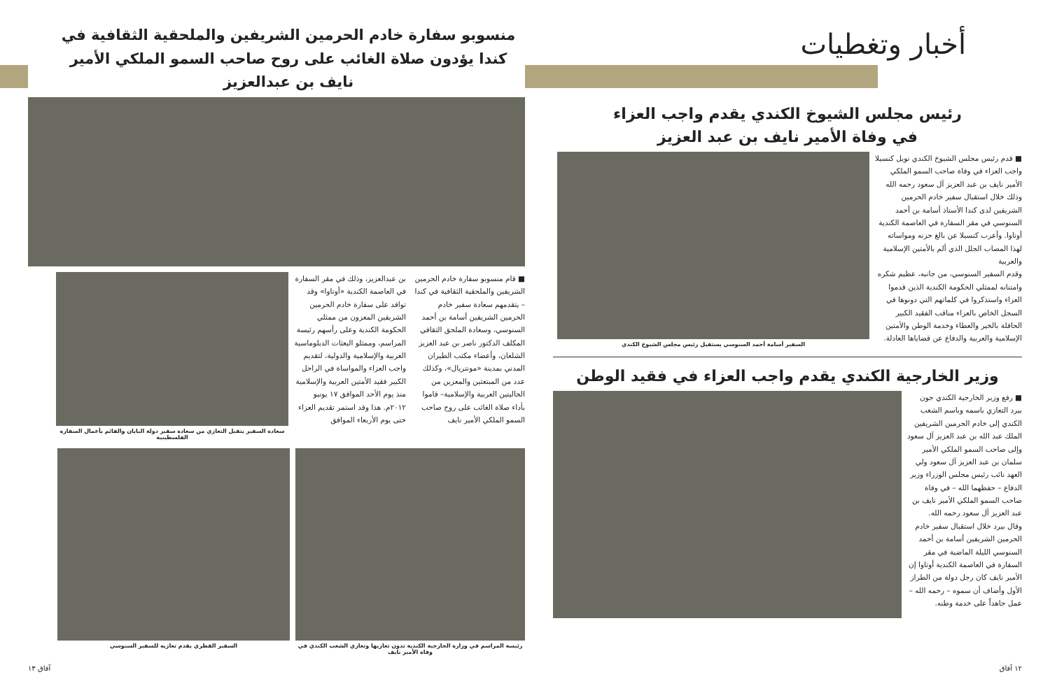أخبار وتغطيات
رئيس مجلس الشيوخ الكندي يقدم واجب العزاء
في وفاة الأمير نايف بن عبد العزيز
■ قدم رئيس مجلس الشيوخ الكندي نويل كنسيلا واجب العزاء في وفاة صاحب السمو الملكي الأمير نايف بن عبد العزيز آل سعود رحمه الله وذلك خلال استقبال سفير خادم الحرمين الشريفين لدى كندا الأستاذ أسامة بن أحمد السنوسي في مقر السفارة في العاصمة الكندية أوتاوا. وأعرب كنسيلا عن بالغ حزنه ومواساته لهذا المصاب الجلل الذي ألم بالأمتين الإسلامية والعربية
وقدم السفير السنوسي، من جانبه، عظيم شكره وامتنانه لممثلي الحكومة الكندية الذين قدموا العزاء واستذكروا في كلماتهم التي دونوها في السجل الخاص بالعزاء مناقب الفقيد الكبير الحافلة بالخير والعطاء وخدمة الوطن والأمتين الإسلامية والعربية والدفاع عن قضاياها العادلة.
السفير أسامة أحمد السنوسي يستقبل رئيس مجلس الشيوخ الكندي
وزير الخارجية الكندي يقدم واجب العزاء في فقيد الوطن
■ رفع وزير الخارجية الكندي جون بيرد التعازي باسمه وباسم الشعب الكندي إلى خادم الحرمين الشريفين الملك عبد الله بن عبد العزيز آل سعود وإلى صاحب السمو الملكي الأمير سلمان بن عبد العزيز آل سعود ولي العهد نائب رئيس مجلس الوزراء وزير الدفاع – حفظهما الله – في وفاة صاحب السمو الملكي الأمير نايف بن عبد العزيز آل سعود رحمه الله.
وقال بيرد خلال استقبال سفير خادم الحرمين الشريفين أسامة بن أحمد السنوسي الليلة الماضية في مقر السفارة في العاصمة الكندية أوتاوا إن الأمير نايف كان رجل دولة من الطراز الأول وأضاف أن سموه – رحمه الله – عمل جاهداً على خدمة وطنه.
١٢ آفاق
منسوبو سفارة خادم الحرمين الشريفين والملحقية الثقافية في كندا يؤدون صلاة الغائب على روح صاحب السمو الملكي الأمير نايف بن عبدالعزيز
■ قام منسوبو سفارة خادم الحرمين الشريفين والملحقية الثقافية في كندا – يتقدمهم سعادة سفير خادم الحرمين الشريفين أسامة بن أحمد السنوسي، وسعادة الملحق الثقافي المكلف الدكتور ناصر بن عبد العزيز الشلعان، وأعضاء مكتب الطيران المدني بمدينة «مونتريال»، وكذلك عدد من المبتعثين والمعزين من الجاليتين العربية والإسلامية– قاموا بأداء صلاة الغائب على روح صاحب السمو الملكي الأمير نايف
بن عبدالعزيز، وذلك في مقر السفارة في العاصمة الكندية «أوتاوا» وقد توافد على سفارة خادم الحرمين الشريفين المعزون من ممثلي الحكومة الكندية وعلى رأسهم رئيسة المراسم، وممثلو البعثات الدبلوماسية العربية والإسلامية والدولية، لتقديم واجب العزاء والمواساة في الراحل الكبير فقيد الأمتين العربية والإسلامية منذ يوم الأحد الموافق ١٧ يونيو ٢٠١٢م. هذا وقد استمر تقديم العزاء حتى يوم الأربعاء الموافق
سعادة السفير يتقبل التعازي من سعادة سفير دولة اليابان والقائم بأعمال السفارة الفلسطينية
رئيسة المراسم في وزارة الخارجية الكندية تدون تعازيها وتعازي الشعب الكندي في وفاة الأمير نايف
السفير القطري يقدم تعازيه للسفير السنوسي
آفاق ١٣